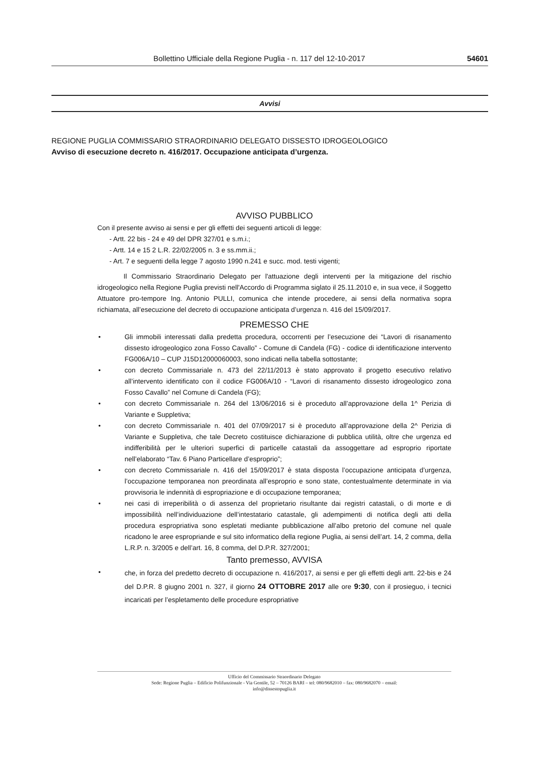Bollettino Ufficiale della Regione Puglia - n. 117 del 12-10-2017
54601
Avvisi
REGIONE PUGLIA COMMISSARIO STRAORDINARIO DELEGATO DISSESTO IDROGEOLOGICO
Avviso di esecuzione decreto n. 416/2017. Occupazione anticipata d’urgenza.
AVVISO PUBBLICO
Con il presente avviso ai sensi e per gli effetti dei seguenti articoli di legge:
- Artt. 22 bis - 24 e 49 del DPR 327/01 e s.m.i.;
- Artt. 14 e 15 2 L.R. 22/02/2005 n. 3 e ss.mm.ii.;
- Art. 7 e seguenti della legge 7 agosto 1990 n.241 e succ. mod. testi vigenti;
Il Commissario Straordinario Delegato per l'attuazione degli interventi per la mitigazione del rischio idrogeologico nella Regione Puglia previsti nell'Accordo di Programma siglato il 25.11.2010 e, in sua vece, il Soggetto Attuatore pro-tempore Ing. Antonio PULLI, comunica che intende procedere, ai sensi della normativa sopra richiamata, all’esecuzione del decreto di occupazione anticipata d’urgenza n. 416 del 15/09/2017.
PREMESSO CHE
• Gli immobili interessati dalla predetta procedura, occorrenti per l’esecuzione dei “Lavori di risanamento dissesto idrogeologico zona Fosso Cavallo” - Comune di Candela (FG) - codice di identificazione intervento FG006A/10 – CUP J15D12000060003, sono indicati nella tabella sottostante;
• con decreto Commissariale n. 473 del 22/11/2013 è stato approvato il progetto esecutivo relativo all’intervento identificato con il codice FG006A/10 - “Lavori di risanamento dissesto idrogeologico zona Fosso Cavallo” nel Comune di Candela (FG);
• con decreto Commissariale n. 264 del 13/06/2016 si è proceduto all’approvazione della 1^ Perizia di Variante e Suppletiva;
• con decreto Commissariale n. 401 del 07/09/2017 si è proceduto all’approvazione della 2^ Perizia di Variante e Suppletiva, che tale Decreto costituisce dichiarazione di pubblica utilità, oltre che urgenza ed indifferibilità per le ulteriori superfici di particelle catastali da assoggettare ad esproprio riportate nell’elaborato “Tav. 6 Piano Particellare d’esproprio”;
• con decreto Commissariale n. 416 del 15/09/2017 è stata disposta l’occupazione anticipata d’urgenza, l’occupazione temporanea non preordinata all’esproprio e sono state, contestualmente determinate in via provvisoria le indennità di espropriazione e di occupazione temporanea;
• nei casi di irreperibilità o di assenza del proprietario risultante dai registri catastali, o di morte e di impossibilità nell’individuazione dell’intestatario catastale, gli adempimenti di notifica degli atti della procedura espropriativa sono espletati mediante pubblicazione all’albo pretorio del comune nel quale ricadono le aree espropriande e sul sito informatico della regione Puglia, ai sensi dell’art. 14, 2 comma, della L.R.P. n. 3/2005 e dell’art. 16, 8 comma, del D.P.R. 327/2001;
Tanto premesso, AVVISA
•
che, in forza del predetto decreto di occupazione n. 416/2017, ai sensi e per gli effetti degli artt. 22-bis e 24 del D.P.R. 8 giugno 2001 n. 327, il giorno 24 OTTOBRE 2017 alle ore 9:30, con il prosieguo, i tecnici incaricati per l’espletamento delle procedure espropriative
Ufficio del Commissario Straordinario Delegato
Sede: Regione Puglia – Edificio Polifunzionale - Via Gentile, 52 – 70126 BARI – tel: 080/9682010 – fax: 080/9682070 – email:
info@dissestopuglia.it